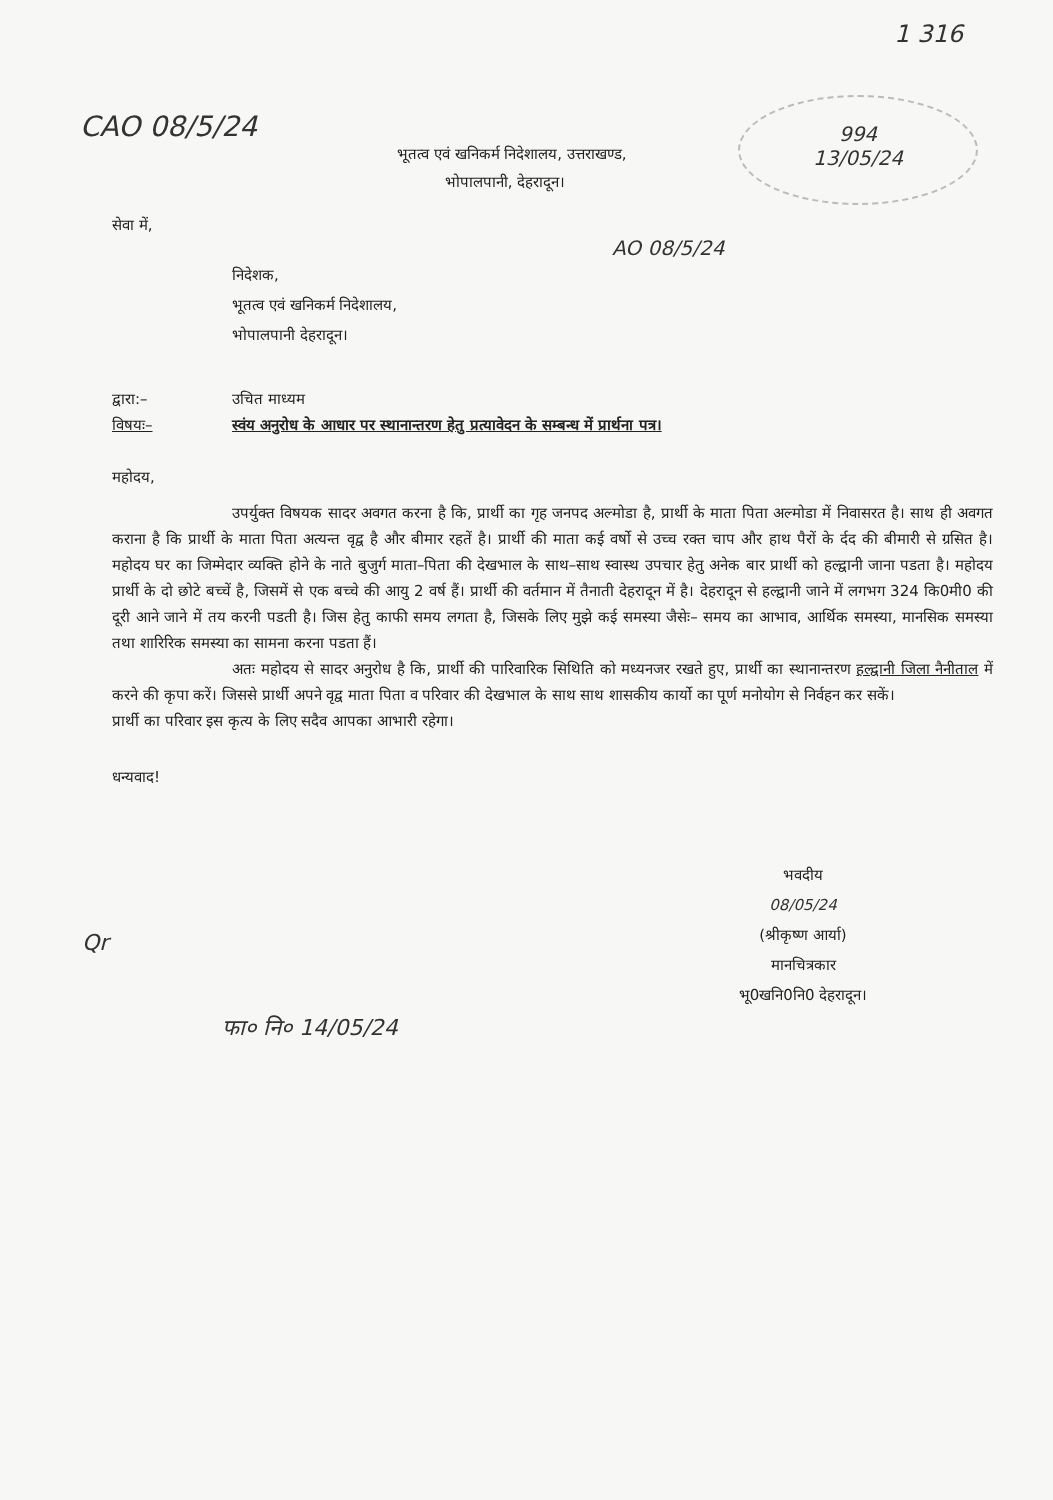1 316
994
13/05/24
CAO 08/5/24
भूतत्व एवं खनिकर्म निदेशालय, उत्तराखण्ड,
भोपालपानी, देहरादून।
सेवा में,
AO 08/5/24
निदेशक,
भूतत्व एवं खनिकर्म निदेशालय,
भोपालपानी देहरादून।
द्वारा:– उचित माध्यम
विषयः– स्वंय अनुरोध के आधार पर स्थानान्तरण हेतु प्रत्यावेदन के सम्बन्ध में प्रार्थना पत्र।
महोदय,
उपर्युक्त विषयक सादर अवगत करना है कि, प्रार्थी का गृह जनपद अल्मोडा है, प्रार्थी के माता पिता अल्मोडा में निवासरत है। साथ ही अवगत कराना है कि प्रार्थी के माता पिता अत्यन्त वृद्व है और बीमार रहतें है। प्रार्थी की माता कई वर्षो से उच्च रक्त चाप और हाथ पैरों के र्दद की बीमारी से ग्रसित है। महोदय घर का जिम्मेदार व्यक्ति होने के नाते बुजुर्ग माता–पिता की देखभाल के साथ–साथ स्वास्थ उपचार हेतु अनेक बार प्रार्थी को हल्द्वानी जाना पडता है। महोदय प्रार्थी के दो छोटे बच्चें है, जिसमें से एक बच्चे की आयु 2 वर्ष हैं। प्रार्थी की वर्तमान में तैनाती देहरादून में है। देहरादून से हल्द्वानी जाने में लगभग 324 कि0मी0 की दूरी आने जाने में तय करनी पडती है। जिस हेतु काफी समय लगता है, जिसके लिए मुझे कई समस्या जैसेः– समय का आभाव, आर्थिक समस्या, मानसिक समस्या तथा शारिरिक समस्या का सामना करना पडता हैं।
अतः महोदय से सादर अनुरोध है कि, प्रार्थी की पारिवारिक सिथिति को मध्यनजर रखते हुए, प्रार्थी का स्थानान्तरण हल्द्वानी जिला नैनीताल में करने की कृपा करें। जिससे प्रार्थी अपने वृद्व माता पिता व परिवार की देखभाल के साथ साथ शासकीय कार्यो का पूर्ण मनोयोग से निर्वहन कर सकें।
प्रार्थी का परिवार इस कृत्य के लिए सदैव आपका आभारी रहेगा।
धन्यवाद!
भवदीय
08/05/24
(श्रीकृष्ण आर्या)
मानचित्रकार
भू0खनि0नि0 देहरादून।
Qr
फा० नि० 14/05/24